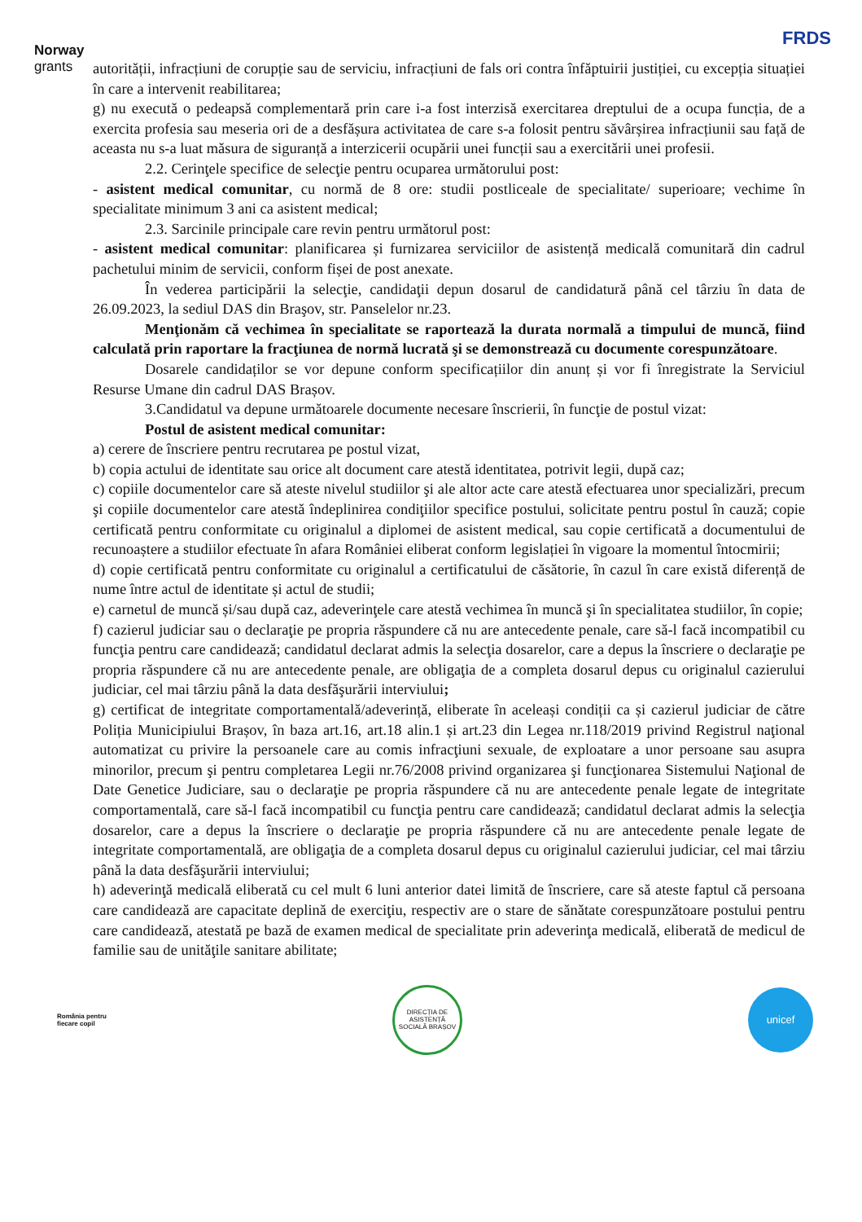Norway
grants
FRDS
autorității, infracțiuni de corupție sau de serviciu, infracțiuni de fals ori contra înfăptuirii justiției, cu excepția situației în care a intervenit reabilitarea;
g) nu execută o pedeapsă complementară prin care i-a fost interzisă exercitarea dreptului de a ocupa funcția, de a exercita profesia sau meseria ori de a desfășura activitatea de care s-a folosit pentru săvârșirea infracțiunii sau față de aceasta nu s-a luat măsura de siguranță a interzicerii ocupării unei funcții sau a exercitării unei profesii.
2.2. Cerinţele specifice de selecţie pentru ocuparea următorului post:
- asistent medical comunitar, cu normă de 8 ore: studii postliceale de specialitate/ superioare; vechime în specialitate minimum 3 ani ca asistent medical;
2.3. Sarcinile principale care revin pentru următorul post:
- asistent medical comunitar: planificarea și furnizarea serviciilor de asistență medicală comunitară din cadrul pachetului minim de servicii, conform fișei de post anexate.
În vederea participării la selecţie, candidaţii depun dosarul de candidatură până cel târziu în data de 26.09.2023, la sediul DAS din Braşov, str. Panselelor nr.23.
Menţionăm că vechimea în specialitate se raportează la durata normală a timpului de muncă, fiind calculată prin raportare la fracţiunea de normă lucrată şi se demonstrează cu documente corespunzătoare.
Dosarele candidaților se vor depune conform specificațiilor din anunț și vor fi înregistrate la Serviciul Resurse Umane din cadrul DAS Brașov.
3.Candidatul va depune următoarele documente necesare înscrierii, în funcţie de postul vizat:
Postul de asistent medical comunitar:
a) cerere de înscriere pentru recrutarea pe postul vizat,
b) copia actului de identitate sau orice alt document care atestă identitatea, potrivit legii, după caz;
c) copiile documentelor care să ateste nivelul studiilor şi ale altor acte care atestă efectuarea unor specializări, precum şi copiile documentelor care atestă îndeplinirea condiţiilor specifice postului, solicitate pentru postul în cauză; copie certificată pentru conformitate cu originalul a diplomei de asistent medical, sau copie certificată a documentului de recunoaștere a studiilor efectuate în afara României eliberat conform legislației în vigoare la momentul întocmirii;
d) copie certificată pentru conformitate cu originalul a certificatului de căsătorie, în cazul în care există diferență de nume între actul de identitate și actul de studii;
e) carnetul de muncă și/sau după caz, adeverinţele care atestă vechimea în muncă şi în specialitatea studiilor, în copie;
f) cazierul judiciar sau o declaraţie pe propria răspundere că nu are antecedente penale, care să-l facă incompatibil cu funcţia pentru care candidează; candidatul declarat admis la selecţia dosarelor, care a depus la înscriere o declaraţie pe propria răspundere că nu are antecedente penale, are obligaţia de a completa dosarul depus cu originalul cazierului judiciar, cel mai târziu până la data desfăşurării interviului;
g) certificat de integritate comportamentală/adeverință, eliberate în aceleași condiții ca și cazierul judiciar de către Poliția Municipiului Brașov, în baza art.16, art.18 alin.1 și art.23 din Legea nr.118/2019 privind Registrul naţional automatizat cu privire la persoanele care au comis infracţiuni sexuale, de exploatare a unor persoane sau asupra minorilor, precum şi pentru completarea Legii nr.76/2008 privind organizarea şi funcţionarea Sistemului Naţional de Date Genetice Judiciare, sau o declaraţie pe propria răspundere că nu are antecedente penale legate de integritate comportamentală, care să-l facă incompatibil cu funcţia pentru care candidează; candidatul declarat admis la selecţia dosarelor, care a depus la înscriere o declaraţie pe propria răspundere că nu are antecedente penale legate de integritate comportamentală, are obligaţia de a completa dosarul depus cu originalul cazierului judiciar, cel mai târziu până la data desfăşurării interviului;
h) adeverinţă medicală eliberată cu cel mult 6 luni anterior datei limită de înscriere, care să ateste faptul că persoana care candidează are capacitate deplină de exerciţiu, respectiv are o stare de sănătate corespunzătoare postului pentru care candidează, atestată pe bază de examen medical de specialitate prin adeverinţa medicală, eliberată de medicul de familie sau de unităţile sanitare abilitate;
România pentru
fiecare copil
DIRECȚIA DE ASISTENȚĂ SOCIALĂ BRAȘOV
unicef